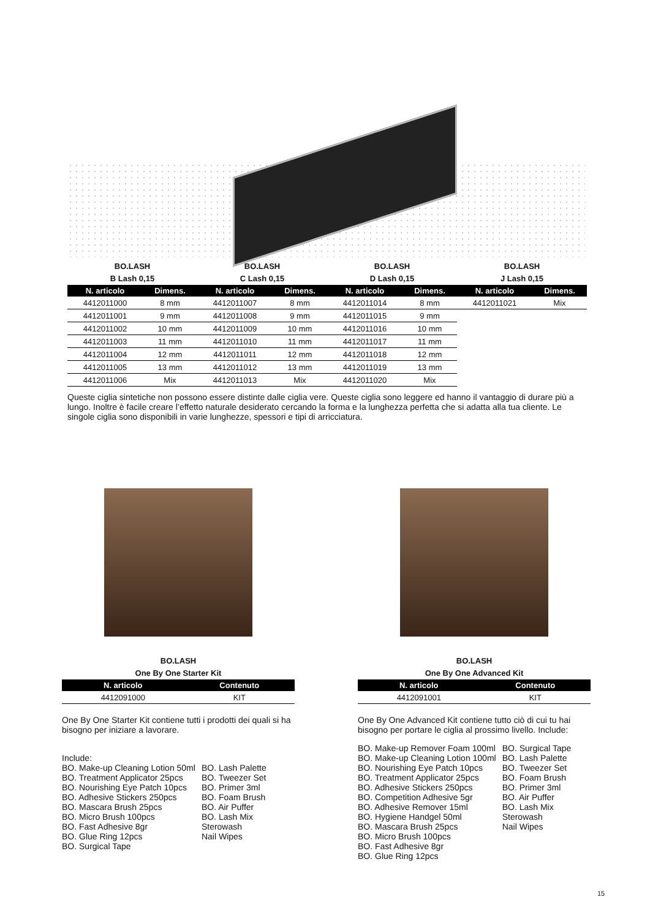BO.LASH
B Lash 0,15
| N. articolo | Dimens. |
| --- | --- |
| 4412011000 | 8 mm |
| 4412011001 | 9 mm |
| 4412011002 | 10 mm |
| 4412011003 | 11 mm |
| 4412011004 | 12 mm |
| 4412011005 | 13 mm |
| 4412011006 | Mix |
BO.LASH
C Lash 0,15
| N. articolo | Dimens. |
| --- | --- |
| 4412011007 | 8 mm |
| 4412011008 | 9 mm |
| 4412011009 | 10 mm |
| 4412011010 | 11 mm |
| 4412011011 | 12 mm |
| 4412011012 | 13 mm |
| 4412011013 | Mix |
BO.LASH
D Lash 0,15
| N. articolo | Dimens. |
| --- | --- |
| 4412011014 | 8 mm |
| 4412011015 | 9 mm |
| 4412011016 | 10 mm |
| 4412011017 | 11 mm |
| 4412011018 | 12 mm |
| 4412011019 | 13 mm |
| 4412011020 | Mix |
BO.LASH
J Lash 0,15
| N. articolo | Dimens. |
| --- | --- |
| 4412011021 | Mix |
Queste ciglia sintetiche non possono essere distinte dalle ciglia vere. Queste ciglia sono leggere ed hanno il vantaggio di durare più a lungo. Inoltre è facile creare l’effetto naturale desiderato cercando la forma e la lunghezza perfetta che si adatta alla tua cliente. Le singole ciglia sono disponibili in varie lunghezze, spessori e tipi di arricciatura.
BO.LASH
One By One Starter Kit
| N. articolo | Contenuto |
| --- | --- |
| 4412091000 | KIT |
One By One Starter Kit contiene tutti i prodotti dei quali si ha bisogno per iniziare a lavorare.
Include:
BO. Make-up Cleaning Lotion 50ml
BO. Treatment Applicator 25pcs
BO. Nourishing Eye Patch 10pcs
BO. Adhesive Stickers 250pcs
BO. Mascara Brush 25pcs
BO. Micro Brush 100pcs
BO. Fast Adhesive 8gr
BO. Glue Ring 12pcs
BO. Surgical Tape
BO. Lash Palette
BO. Tweezer Set
BO. Primer 3ml
BO. Foam Brush
BO. Air Puffer
BO. Lash Mix
Sterowash
Nail Wipes
BO.LASH
One By One Advanced Kit
| N. articolo | Contenuto |
| --- | --- |
| 4412091001 | KIT |
One By One Advanced Kit contiene tutto ciò di cui tu hai bisogno per portare le ciglia al prossimo livello. Include:
BO. Make-up Remover Foam 100ml
BO. Make-up Cleaning Lotion 100ml
BO. Nourishing Eye Patch 10pcs
BO. Treatment Applicator 25pcs
BO. Adhesive Stickers 250pcs
BO. Competition Adhesive 5gr
BO. Adhesive Remover 15ml
BO. Hygiene Handgel 50ml
BO. Mascara Brush 25pcs
BO. Micro Brush 100pcs
BO. Fast Adhesive 8gr
BO. Glue Ring 12pcs
BO. Surgical Tape
BO. Lash Palette
BO. Tweezer Set
BO. Foam Brush
BO. Primer 3ml
BO. Air Puffer
BO. Lash Mix
Sterowash
Nail Wipes
15